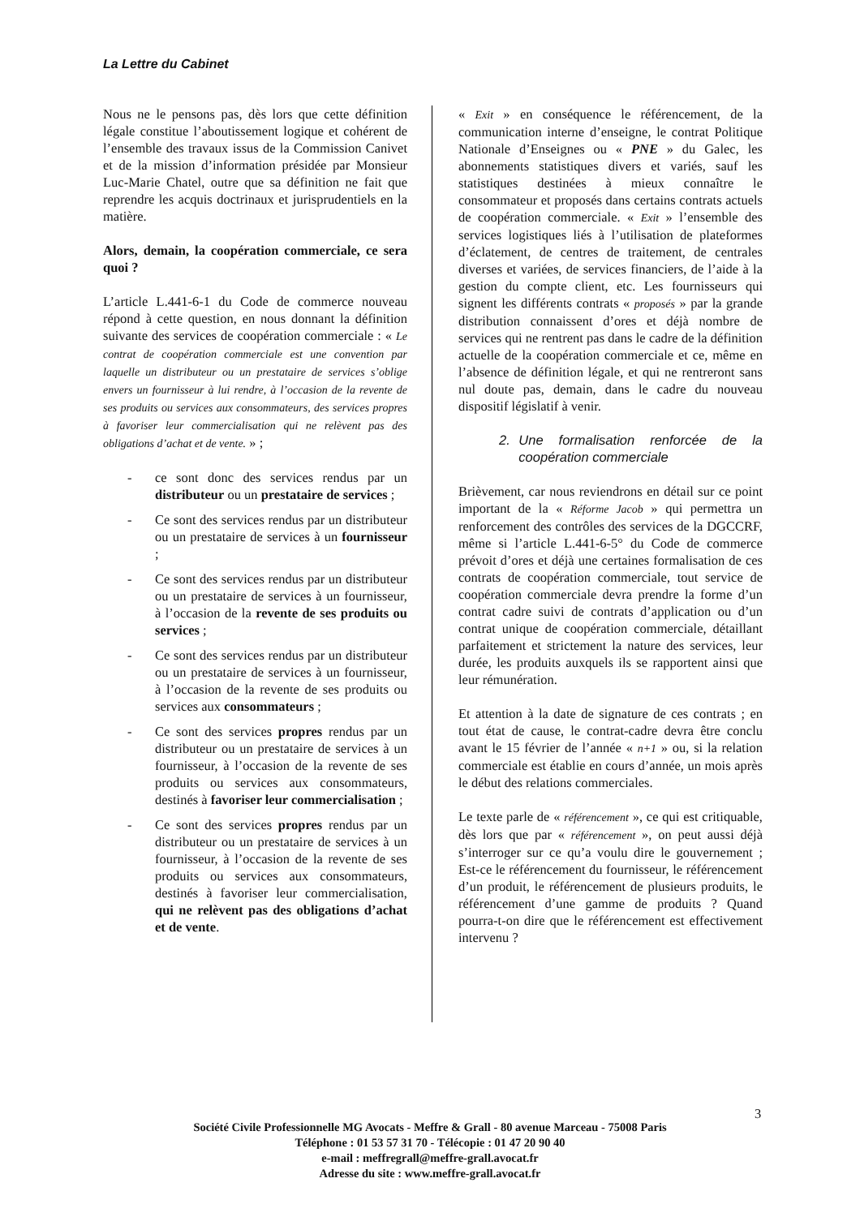La Lettre du Cabinet
Nous ne le pensons pas, dès lors que cette définition légale constitue l’aboutissement logique et cohérent de l’ensemble des travaux issus de la Commission Canivet et de la mission d’information présidée par Monsieur Luc-Marie Chatel, outre que sa définition ne fait que reprendre les acquis doctrinaux et jurisprudentiels en la matière.
Alors, demain, la coopération commerciale, ce sera quoi ?
L’article L.441-6-1 du Code de commerce nouveau répond à cette question, en nous donnant la définition suivante des services de coopération commerciale : « Le contrat de coopération commerciale est une convention par laquelle un distributeur ou un prestataire de services s’oblige envers un fournisseur à lui rendre, à l’occasion de la revente de ses produits ou services aux consommateurs, des services propres à favoriser leur commercialisation qui ne relèvent pas des obligations d’achat et de vente. » ;
- ce sont donc des services rendus par un distributeur ou un prestataire de services ;
- Ce sont des services rendus par un distributeur ou un prestataire de services à un fournisseur ;
- Ce sont des services rendus par un distributeur ou un prestataire de services à un fournisseur, à l’occasion de la revente de ses produits ou services ;
- Ce sont des services rendus par un distributeur ou un prestataire de services à un fournisseur, à l’occasion de la revente de ses produits ou services aux consommateurs ;
- Ce sont des services propres rendus par un distributeur ou un prestataire de services à un fournisseur, à l’occasion de la revente de ses produits ou services aux consommateurs, destinés à favoriser leur commercialisation ;
- Ce sont des services propres rendus par un distributeur ou un prestataire de services à un fournisseur, à l’occasion de la revente de ses produits ou services aux consommateurs, destinés à favoriser leur commercialisation, qui ne relèvent pas des obligations d’achat et de vente.
« Exit » en conséquence le référencement, de la communication interne d’enseigne, le contrat Politique Nationale d’Enseignes ou « PNE » du Galec, les abonnements statistiques divers et variés, sauf les statistiques destinées à mieux connaître le consommateur et proposés dans certains contrats actuels de coopération commerciale. « Exit » l’ensemble des services logistiques liés à l’utilisation de plateformes d’éclatement, de centres de traitement, de centrales diverses et variées, de services financiers, de l’aide à la gestion du compte client, etc. Les fournisseurs qui signent les différents contrats « proposés » par la grande distribution connaissent d’ores et déjà nombre de services qui ne rentrent pas dans le cadre de la définition actuelle de la coopération commerciale et ce, même en l’absence de définition légale, et qui ne rentreront sans nul doute pas, demain, dans le cadre du nouveau dispositif législatif à venir.
2. Une formalisation renforcée de la coopération commerciale
Brièvement, car nous reviendrons en détail sur ce point important de la « Réforme Jacob » qui permettra un renforcement des contrôles des services de la DGCCRF, même si l’article L.441-6-5° du Code de commerce prévoit d’ores et déjà une certaines formalisation de ces contrats de coopération commerciale, tout service de coopération commerciale devra prendre la forme d’un contrat cadre suivi de contrats d’application ou d’un contrat unique de coopération commerciale, détaillant parfaitement et strictement la nature des services, leur durée, les produits auxquels ils se rapportent ainsi que leur rémunération.
Et attention à la date de signature de ces contrats ; en tout état de cause, le contrat-cadre devra être conclu avant le 15 février de l’année « n+1 » ou, si la relation commerciale est établie en cours d’année, un mois après le début des relations commerciales.
Le texte parle de « référencement », ce qui est critiquable, dès lors que par « référencement », on peut aussi déjà s’interroger sur ce qu’a voulu dire le gouvernement ; Est-ce le référencement du fournisseur, le référencement d’un produit, le référencement de plusieurs produits, le référencement d’une gamme de produits ? Quand pourra-t-on dire que le référencement est effectivement intervenu ?
3
Société Civile Professionnelle MG Avocats - Meffre & Grall - 80 avenue Marceau - 75008 Paris
Téléphone : 01 53 57 31 70 - Télécopie : 01 47 20 90 40
e-mail : meffregrall@meffre-grall.avocat.fr
Adresse du site : www.meffre-grall.avocat.fr